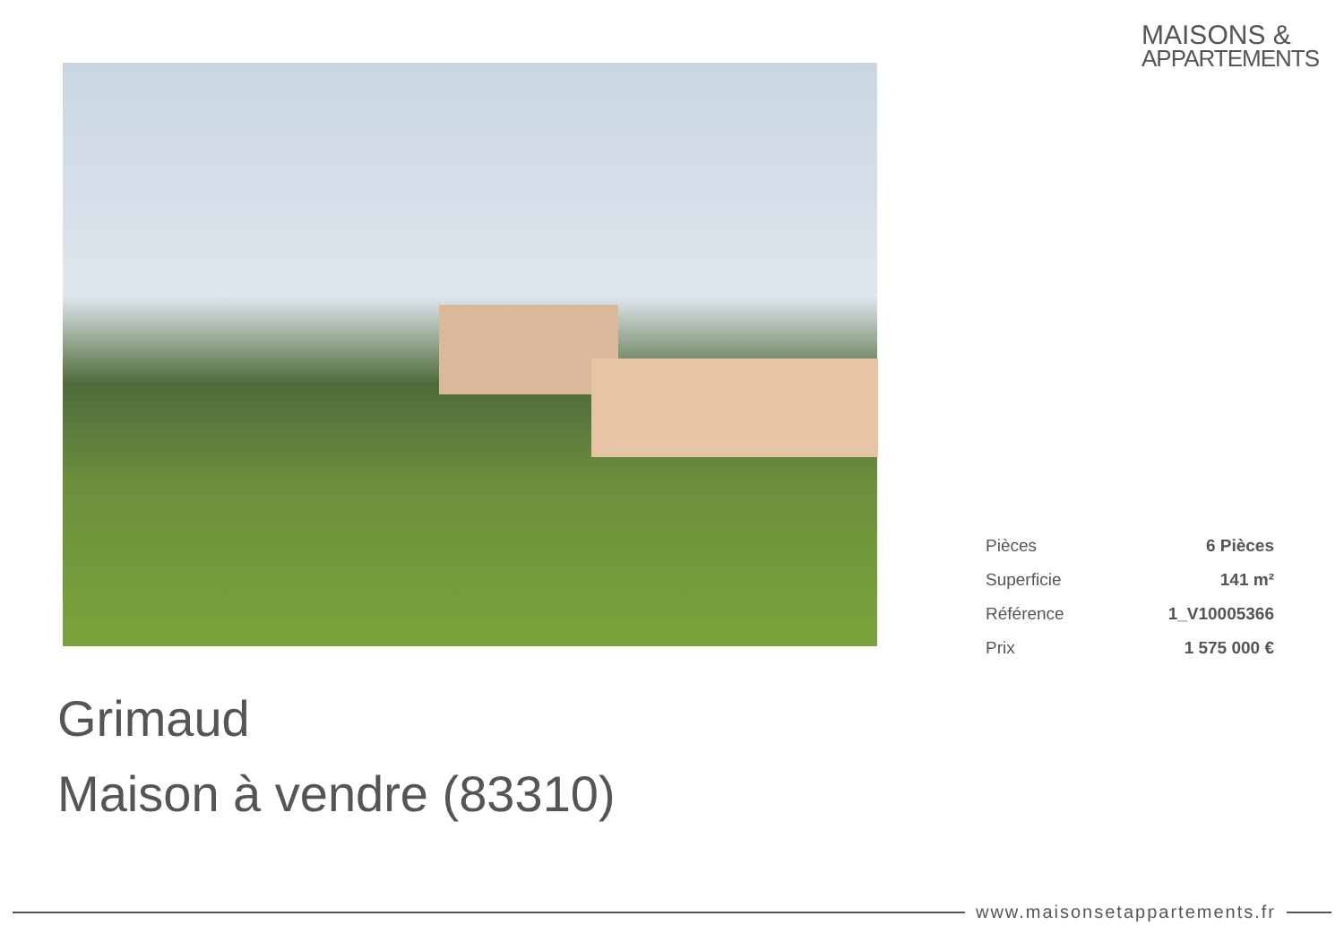MAISONS &
APPARTEMENTS
| Pièces | 6 Pièces |
| Superficie | 141 m² |
| Référence | 1_V10005366 |
| Prix | 1 575 000 € |
Grimaud
Maison à vendre (83310)
www.maisonsetappartements.fr